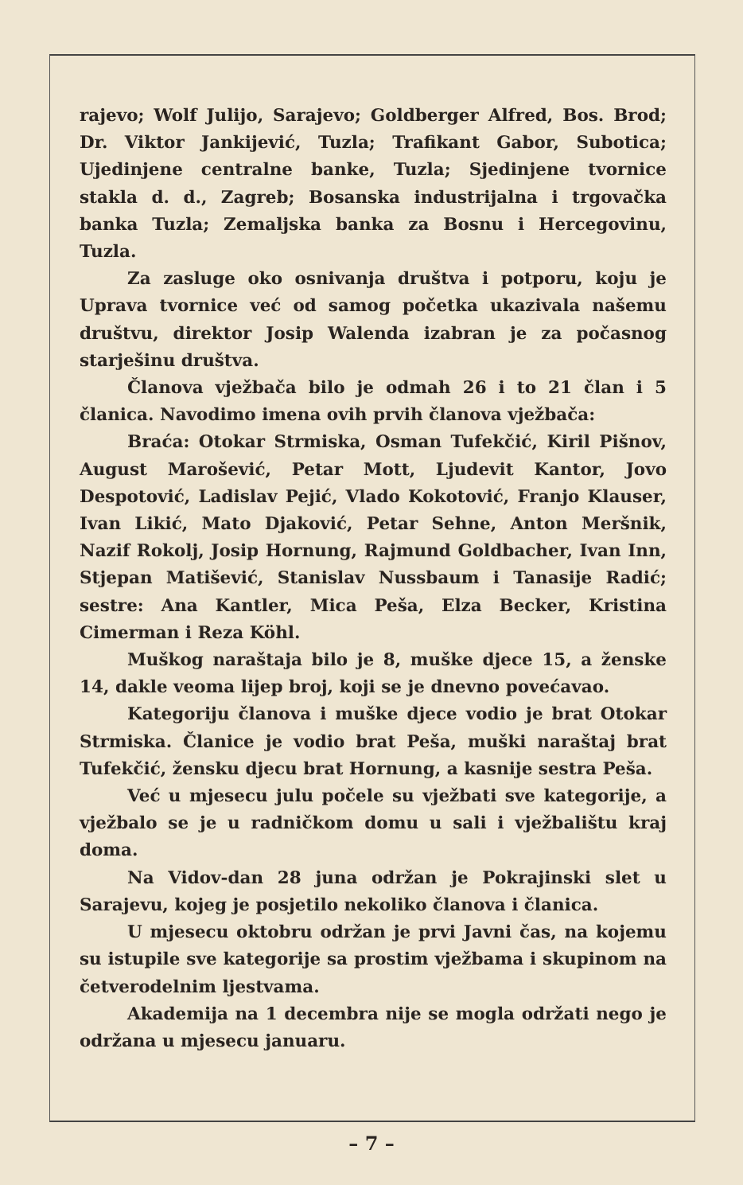rajevo; Wolf Julijo, Sarajevo; Goldberger Alfred, Bos. Brod; Dr. Viktor Jankijević, Tuzla; Trafikant Gabor, Subotica; Ujedinjene centralne banke, Tuzla; Sjedinjene tvornice stakla d. d., Zagreb; Bosanska industrijalna i trgovačka banka Tuzla; Zemaljska banka za Bosnu i Hercegovinu, Tuzla.
Za zasluge oko osnivanja društva i potporu, koju je Uprava tvornice već od samog početka ukazivala našemu društvu, direktor Josip Walenda izabran je za počasnog starješinu društva.
Članova vježbača bilo je odmah 26 i to 21 član i 5 članica. Navodimo imena ovih prvih članova vježbača:
Braća: Otokar Strmiska, Osman Tufekčić, Kiril Pišnov, August Marošević, Petar Mott, Ljudevit Kantor, Jovo Despotović, Ladislav Pejić, Vlado Kokotović, Franjo Klauser, Ivan Likić, Mato Djaković, Petar Sehne, Anton Meršnik, Nazif Rokolj, Josip Hornung, Rajmund Goldbacher, Ivan Inn, Stjepan Matišević, Stanislav Nussbaum i Tanasije Radić; sestre: Ana Kantler, Mica Peša, Elza Becker, Kristina Cimerman i Reza Köhl.
Muškog naraštaja bilo je 8, muške djece 15, a ženske 14, dakle veoma lijep broj, koji se je dnevno povećavao.
Kategoriju članova i muške djece vodio je brat Otokar Strmiska. Članice je vodio brat Peša, muški naraštaj brat Tufekčić, žensku djecu brat Hornung, a kasnije sestra Peša.
Već u mjesecu julu počele su vježbati sve kategorije, a vježbalo se je u radničkom domu u sali i vježbalištu kraj doma.
Na Vidov-dan 28 juna održan je Pokrajinski slet u Sarajevu, kojeg je posjetilo nekoliko članova i članica.
U mjesecu oktobru održan je prvi Javni čas, na kojemu su istupile sve kategorije sa prostim vježbama i skupinom na četverodelnim ljestvama.
Akademija na 1 decembra nije se mogla održati nego je održana u mjesecu januaru.
– 7 –